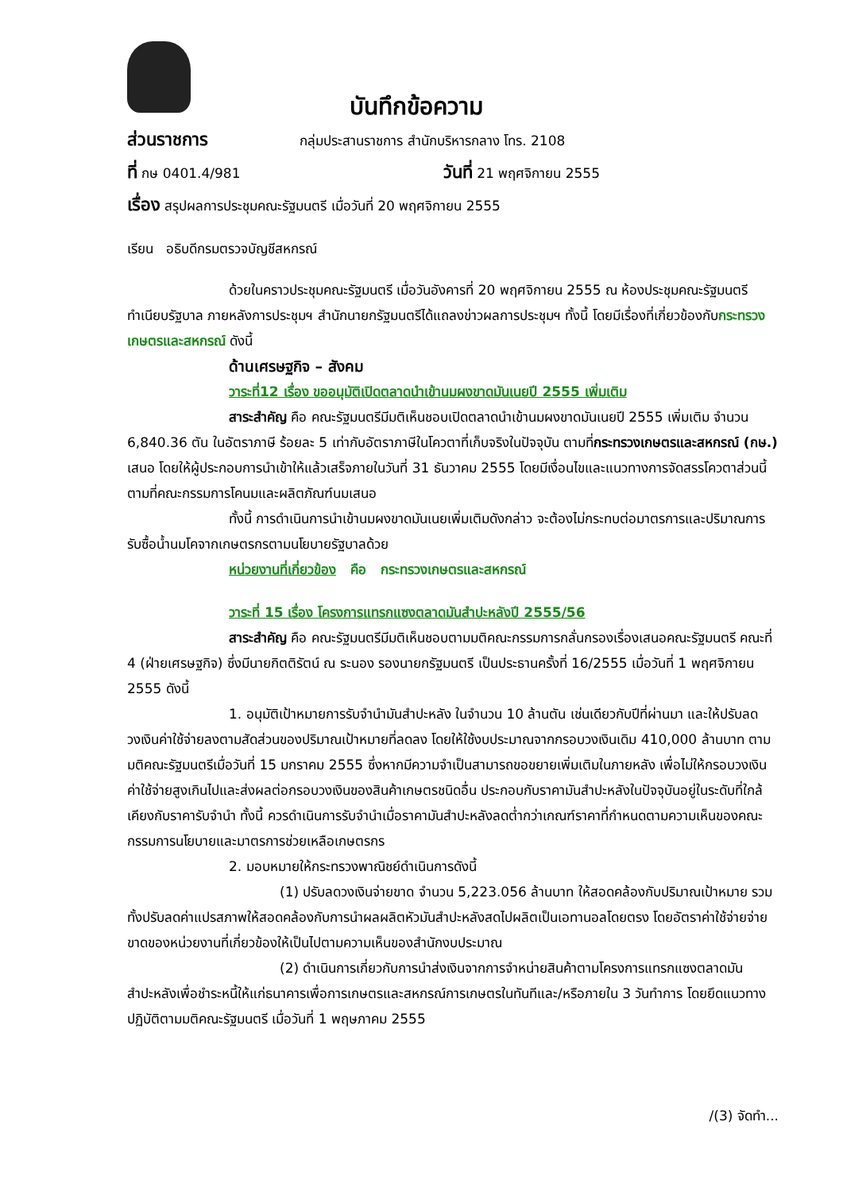บันทึกข้อความ
ส่วนราชการ กลุ่มประสานราชการ สำนักบริหารกลาง โทร. 2108
ที่ กษ 0401.4/981 วันที่ 21 พฤศจิกายน 2555
เรื่อง สรุปผลการประชุมคณะรัฐมนตรี เมื่อวันที่ 20 พฤศจิกายน 2555
เรียน อธิบดีกรมตรวจบัญชีสหกรณ์
ด้วยในคราวประชุมคณะรัฐมนตรี เมื่อวันอังคารที่ 20 พฤศจิกายน 2555 ณ ห้องประชุมคณะรัฐมนตรี ทำเนียบรัฐบาล ภายหลังการประชุมฯ สำนักนายกรัฐมนตรีได้แถลงข่าวผลการประชุมฯ ทั้งนี้ โดยมีเรื่องที่เกี่ยวข้องกับกระทรวงเกษตรและสหกรณ์ ดังนี้
ด้านเศรษฐกิจ – สังคม
วาระที่12 เรื่อง ขออนุมัติเปิดตลาดนำเข้านมผงขาดมันเนยปี 2555 เพิ่มเติม
สาระสำคัญ คือ คณะรัฐมนตรีมีมติเห็นชอบเปิดตลาดนำเข้านมผงขาดมันเนยปี 2555 เพิ่มเติม จำนวน 6,840.36 ตัน ในอัตราภาษี ร้อยละ 5 เท่ากับอัตราภาษีในโควตาที่เก็บจริงในปัจจุบัน ตามที่กระทรวงเกษตรและสหกรณ์ (กษ.) เสนอ โดยให้ผู้ประกอบการนำเข้าให้แล้วเสร็จภายในวันที่ 31 ธันวาคม 2555 โดยมีเงื่อนไขและแนวทางการจัดสรรโควตาส่วนนี้ตามที่คณะกรรมการโคนมและผลิตภัณฑ์นมเสนอ
ทั้งนี้ การดำเนินการนำเข้านมผงขาดมันเนยเพิ่มเติมดังกล่าว จะต้องไม่กระทบต่อมาตรการและปริมาณการรับซื้อน้ำนมโคจากเกษตรกรตามนโยบายรัฐบาลด้วย
หน่วยงานที่เกี่ยวข้อง คือ กระทรวงเกษตรและสหกรณ์
วาระที่ 15 เรื่อง โครงการแทรกแซงตลาดมันสำปะหลังปี 2555/56
สาระสำคัญ คือ คณะรัฐมนตรีมีมติเห็นชอบตามมติคณะกรรมการกลั่นกรองเรื่องเสนอคณะรัฐมนตรี คณะที่ 4 (ฝ่ายเศรษฐกิจ) ซึ่งมีนายกิตติรัตน์ ณ ระนอง รองนายกรัฐมนตรี เป็นประธานครั้งที่ 16/2555 เมื่อวันที่ 1 พฤศจิกายน 2555 ดังนี้
1. อนุมัติเป้าหมายการรับจำนำมันสำปะหลัง ในจำนวน 10 ล้านตัน เช่นเดียวกับปีที่ผ่านมา และให้ปรับลดวงเงินค่าใช้จ่ายลงตามสัดส่วนของปริมาณเป้าหมายที่ลดลง โดยให้ใช้งบประมาณจากกรอบวงเงินเดิม 410,000 ล้านบาท ตามมติคณะรัฐมนตรีเมื่อวันที่ 15 มกราคม 2555 ซึ่งหากมีความจำเป็นสามารถขอขยายเพิ่มเติมในภายหลัง เพื่อไม่ให้กรอบวงเงินค่าใช้จ่ายสูงเกินไปและส่งผลต่อกรอบวงเงินของสินค้าเกษตรชนิดอื่น ประกอบกับราคามันสำปะหลังในปัจจุบันอยู่ในระดับที่ใกล้เคียงกับราคารับจำนำ ทั้งนี้ ควรดำเนินการรับจำนำเมื่อราคามันสำปะหลังลดต่ำกว่าเกณฑ์ราคาที่กำหนดตามความเห็นของคณะกรรมการนโยบายและมาตรการช่วยเหลือเกษตรกร
2. มอบหมายให้กระทรวงพาณิชย์ดำเนินการดังนี้
(1) ปรับลดวงเงินจ่ายขาด จำนวน 5,223.056 ล้านบาท ให้สอดคล้องกับปริมาณเป้าหมาย รวมทั้งปรับลดค่าแปรสภาพให้สอดคล้องกับการนำผลผลิตหัวมันสำปะหลังสดไปผลิตเป็นเอทานอลโดยตรง โดยอัตราค่าใช้จ่ายจ่ายขาดของหน่วยงานที่เกี่ยวข้องให้เป็นไปตามความเห็นของสำนักงบประมาณ
(2) ดำเนินการเกี่ยวกับการนำส่งเงินจากการจำหน่ายสินค้าตามโครงการแทรกแซงตลาดมันสำปะหลังเพื่อชำระหนี้ให้แก่ธนาคารเพื่อการเกษตรและสหกรณ์การเกษตรในทันทีและ/หรือภายใน 3 วันทำการ โดยยึดแนวทางปฏิบัติตามมติคณะรัฐมนตรี เมื่อวันที่ 1 พฤษภาคม 2555
/(3) จัดทำ...